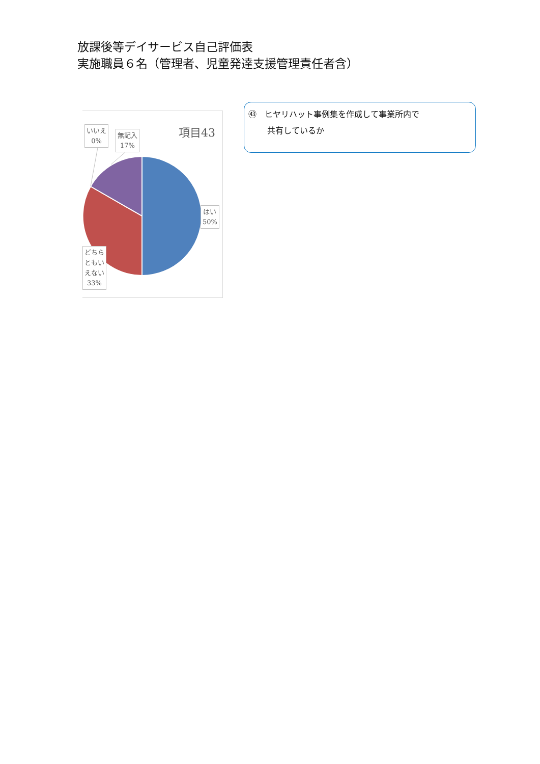放課後等デイサービス自己評価表
実施職員６名（管理者、児童発達支援管理責任者含）
項目43
いいえ
0%
無記入
17%
はい
50%
どちら
ともい
えない
33%
㊸　ヒヤリハット事例集を作成して事業所内で
共有しているか